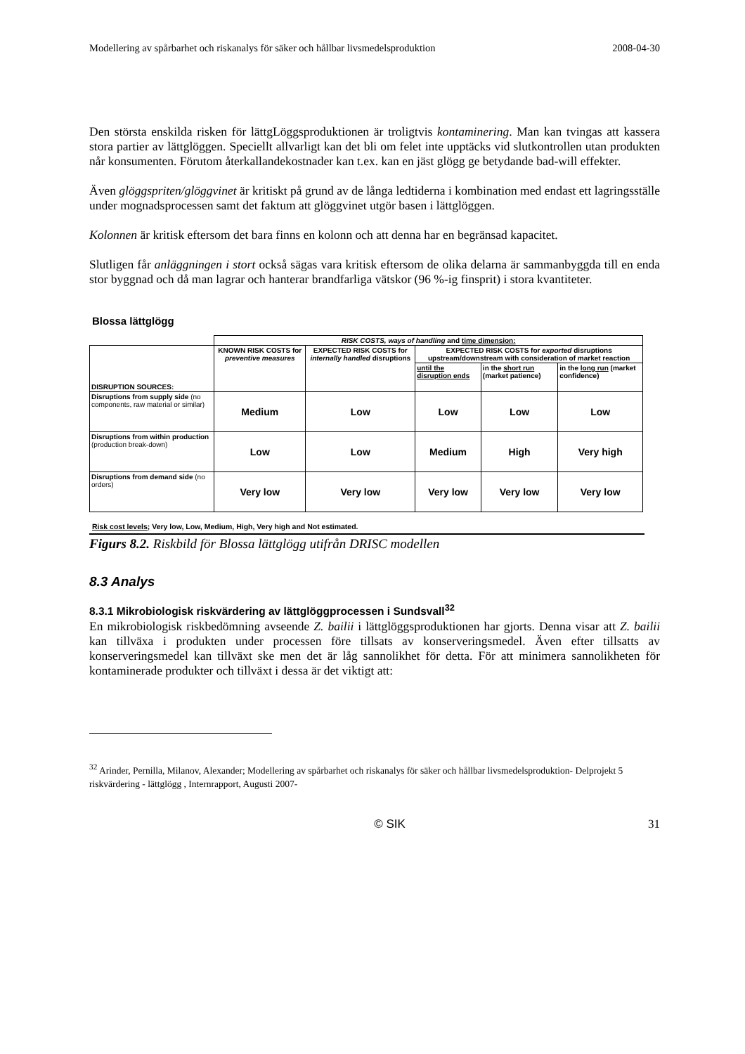Modellering av spårbarhet och riskanalys för säker och hållbar livsmedelsproduktion 2008-04-30
Den största enskilda risken för lättgLöggsproduktionen är troligtvis kontaminering. Man kan tvingas att kassera stora partier av lättglöggen. Speciellt allvarligt kan det bli om felet inte upptäcks vid slutkontrollen utan produkten når konsumenten. Förutom återkallandekostnader kan t.ex. kan en jäst glögg ge betydande bad-will effekter.
Även glöggspriten/glöggvinet är kritiskt på grund av de långa ledtiderna i kombination med endast ett lagringsställe under mognadsprocessen samt det faktum att glöggvinet utgör basen i lättglöggen.
Kolonnen är kritisk eftersom det bara finns en kolonn och att denna har en begränsad kapacitet.
Slutligen får anläggningen i stort också sägas vara kritisk eftersom de olika delarna är sammanbyggda till en enda stor byggnad och då man lagrar och hanterar brandfarliga vätskor (96 %-ig finsprit) i stora kvantiteter.
Blossa lättglögg
| | RISK COSTS, ways of handling and time dimension: | | | | |
| DISRUPTION SOURCES: | KNOWN RISK COSTS for preventive measures | EXPECTED RISK COSTS for internally handled disruptions | EXPECTED RISK COSTS for exported disruptions upstream/downstream with consideration of market reaction | | |
| | | | until the disruption ends | in the short run (market patience) | in the long run (market confidence) |
| Disruptions from supply side (no components, raw material or similar) | Medium | Low | Low | Low | Low |
| Disruptions from within production (production break-down) | Low | Low | Medium | High | Very high |
| Disruptions from demand side (no orders) | Very low | Very low | Very low | Very low | Very low |
Risk cost levels; Very low, Low, Medium, High, Very high and Not estimated.
Figurs 8.2. Riskbild för Blossa lättglögg utifrån DRISC modellen
8.3 Analys
8.3.1 Mikrobiologisk riskvärdering av lättglöggprocessen i Sundsvall<sup>32</sup>
En mikrobiologisk riskbedömning avseende Z. bailii i lättglöggsproduktionen har gjorts. Denna visar att Z. bailii kan tillväxa i produkten under processen före tillsats av konserveringsmedel. Även efter tillsatts av konserveringsmedel kan tillväxt ske men det är låg sannolikhet för detta. För att minimera sannolikheten för kontaminerade produkter och tillväxt i dessa är det viktigt att:
<sup>32</sup> Arinder, Pernilla, Milanov, Alexander; Modellering av spårbarhet och riskanalys för säker och hållbar livsmedelsproduktion- Delprojekt 5 riskvärdering - lättglögg , Internrapport, Augusti 2007-
© SIK 31